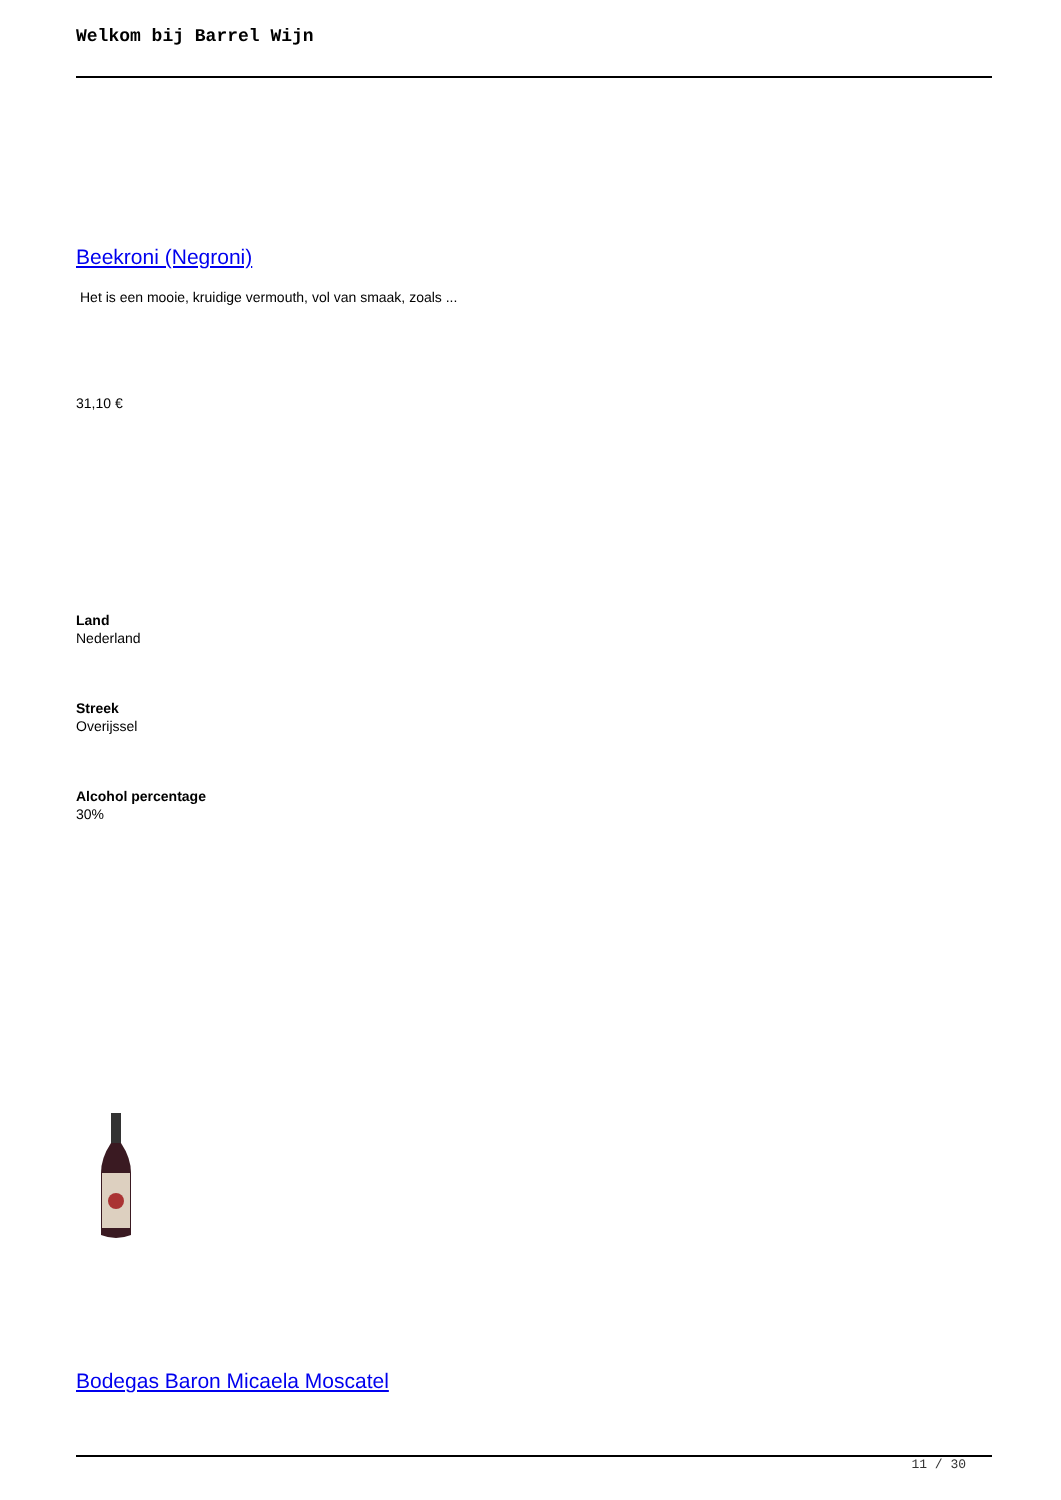Welkom bij Barrel Wijn
Beekroni (Negroni)
Het is een mooie, kruidige vermouth, vol van smaak, zoals ...
31,10 €
Land
Nederland
Streek
Overijssel
Alcohol percentage
30%
Bodegas Baron Micaela Moscatel
11 / 30